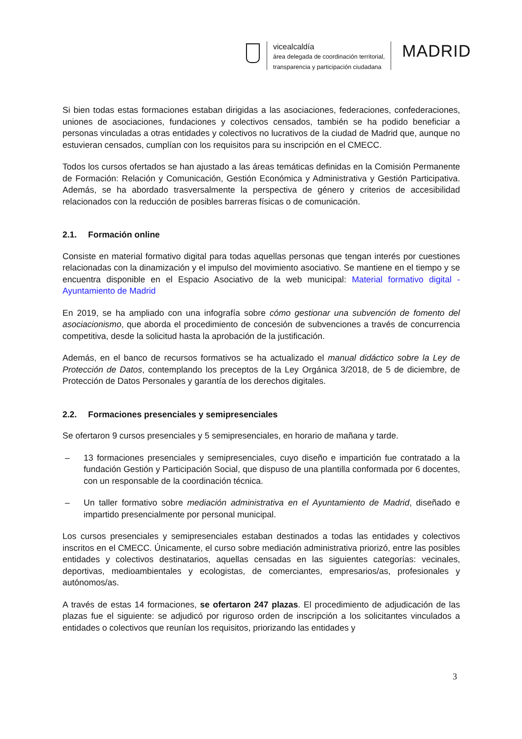vicealcaldía
área delegada de coordinación territorial,
transparencia y participación ciudadana
MADRID
Si bien todas estas formaciones estaban dirigidas a las asociaciones, federaciones, confederaciones, uniones de asociaciones, fundaciones y colectivos censados, también se ha podido beneficiar a personas vinculadas a otras entidades y colectivos no lucrativos de la ciudad de Madrid que, aunque no estuvieran censados, cumplían con los requisitos para su inscripción en el CMECC.
Todos los cursos ofertados se han ajustado a las áreas temáticas definidas en la Comisión Permanente de Formación: Relación y Comunicación, Gestión Económica y Administrativa y Gestión Participativa. Además, se ha abordado trasversalmente la perspectiva de género y criterios de accesibilidad relacionados con la reducción de posibles barreras físicas o de comunicación.
2.1. Formación online
Consiste en material formativo digital para todas aquellas personas que tengan interés por cuestiones relacionadas con la dinamización y el impulso del movimiento asociativo. Se mantiene en el tiempo y se encuentra disponible en el Espacio Asociativo de la web municipal: Material formativo digital - Ayuntamiento de Madrid
En 2019, se ha ampliado con una infografía sobre cómo gestionar una subvención de fomento del asociacionismo, que aborda el procedimiento de concesión de subvenciones a través de concurrencia competitiva, desde la solicitud hasta la aprobación de la justificación.
Además, en el banco de recursos formativos se ha actualizado el manual didáctico sobre la Ley de Protección de Datos, contemplando los preceptos de la Ley Orgánica 3/2018, de 5 de diciembre, de Protección de Datos Personales y garantía de los derechos digitales.
2.2. Formaciones presenciales y semipresenciales
Se ofertaron 9 cursos presenciales y 5 semipresenciales, en horario de mañana y tarde.
– 13 formaciones presenciales y semipresenciales, cuyo diseño e impartición fue contratado a la fundación Gestión y Participación Social, que dispuso de una plantilla conformada por 6 docentes, con un responsable de la coordinación técnica.
– Un taller formativo sobre mediación administrativa en el Ayuntamiento de Madrid, diseñado e impartido presencialmente por personal municipal.
Los cursos presenciales y semipresenciales estaban destinados a todas las entidades y colectivos inscritos en el CMECC. Únicamente, el curso sobre mediación administrativa priorizó, entre las posibles entidades y colectivos destinatarios, aquellas censadas en las siguientes categorías: vecinales, deportivas, medioambientales y ecologistas, de comerciantes, empresarios/as, profesionales y autónomos/as.
A través de estas 14 formaciones, se ofertaron 247 plazas. El procedimiento de adjudicación de las plazas fue el siguiente: se adjudicó por riguroso orden de inscripción a los solicitantes vinculados a entidades o colectivos que reunían los requisitos, priorizando las entidades y
3